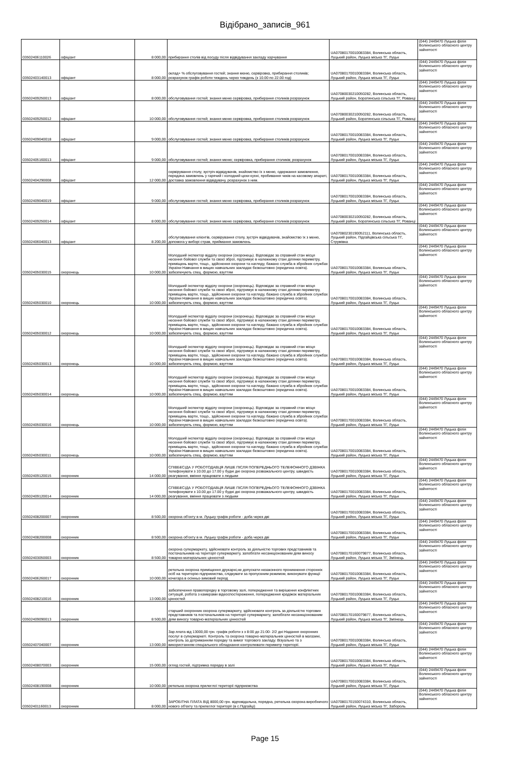Відібрано_записів_961
| 03502406110026 | офіціант | 8 000,00 | прибирання столів від посуду після відвідування закладу харчування | UA07080170010083384, Волинська область, Луцький район, Луцька міська ТГ, Луцьк | (044) 2449470 Луцька філія Волинського обласного центру зайнятості |
| 03502403140013 | офіціант | 8 000,00 | оклад+ % обслуговування гостей; знання меню, сервіровка, прибирання столиків; розрахунок графік роботи тиждень через тиждень (з 10.00 по 22.00 год) | UA07080170010083384, Волинська область, Луцький район, Луцька міська ТГ, Луцьк | (044) 2449470 Луцька філія Волинського обласного центру зайнятості |
| 03502409250013 | офіціант | 8 000,00 | обслуговування гостей; знання меню сервіровка, прибирання столиків розрахунок | UA07080030210050282, Волинська область, Луцький район, Боратинська сільська ТГ, Рованці | (044) 2449470 Луцька філія Волинського обласного центру зайнятості |
| 03502409250012 | офіціант | 10 000,00 | обслуговування гостей; знання меню сервіровка, прибирання столиків розрахунок | UA07080030210050282, Волинська область, Луцький район, Боратинська сільська ТГ, Рованці | (044) 2449470 Луцька філія Волинського обласного центру зайнятості |
| 03502409040018 | офіціант | 9 000,00 | обслуговування гостей; знання меню сервіровка, прибирання столиків розрахунок | UA07080170010083384, Волинська область, Луцький район, Луцька міська ТГ, Луцьк | (044) 2449470 Луцька філія Волинського обласного центру зайнятості |
| 03502405160013 | офіціант | 9 000,00 | обслуговування гостей; знання меню; сервіровка, прибирання столиків; розрахунок | UA07080170010083384, Волинська область, Луцький район, Луцька міська ТГ, Луцьк | (044) 2449470 Луцька філія Волинського обласного центру зайнятості |
| 03502404290008 | офіціант | 12 000,00 | сервірування столу, зустріч відвідувачів, знайомство їх з меню, одержання замовлення, передача замовлень у гарячий і холодний цехи кухні, пробивання чеків на касовому апараті, доставка замовлення відвідувачу, розрахунок з ним. | UA07080170010083384, Волинська область, Луцький район, Луцька міська ТГ, Луцьк | (044) 2449470 Луцька філія Волинського обласного центру зайнятості |
| 03502409040019 | офіціант | 9 000,00 | обслуговування гостей; знання меню сервіровка, прибирання столиків розрахунок | UA07080170010083384, Волинська область, Луцький район, Луцька міська ТГ, Луцьк | (044) 2449470 Луцька філія Волинського обласного центру зайнятості |
| 03502409250014 | офіціант | 8 000,00 | обслуговування гостей; знання меню сервіровка, прибирання столиків розрахунок | UA07080030210050282, Волинська область, Луцький район, Боратинська сільська ТГ, Рованці | (044) 2449470 Луцька філія Волинського обласного центру зайнятості |
| 03502406040013 | офіціант | 8 200,00 | обслуговування клієнтів, сервірування столу, зустріч відвідувачів, знайомство їх з меню, допомога у виборі страв, приймання замовлень | UA07080230190052111, Волинська область, Луцький район, Підгайцівська сільська ТГ, Струмівка | (044) 2449470 Луцька філія Волинського обласного центру зайнятості |
| 03502405030015 | охоронець | 10 000,00 | Молодший інспектор відділу охорони (охоронець). Відповідає за справний стан місця несення бойової служби та своєї зброї, підтримує в належному стані ділянки периметру, приміщень варти, тощо., здійснення охорони та нагляду, бажано служба в збройних службах України Навчання в вищих навчальних закладах безкоштовно (юридична освіта). забезпечують спец. формою, взуттям | UA07080170010083384, Волинська область, Луцький район, Луцька міська ТГ, Луцьк | (044) 2449470 Луцька філія Волинського обласного центру зайнятості |
| 03502405030010 | охоронець | 10 000,00 | Молодший інспектор відділу охорони (охоронець). Відповідає за справний стан місця несення бойової служби та своєї зброї, підтримує в належному стані ділянки периметру, приміщень варти, тощо., здійснення охорони та нагляду, бажано служба в збройних службах України Навчання в вищих навчальних закладах безкоштовно (юридична освіта). забезпечують спец. формою, взуттям | UA07080170010083384, Волинська область, Луцький район, Луцька міська ТГ, Луцьк | (044) 2449470 Луцька філія Волинського обласного центру зайнятості |
| 03502405030012 | охоронець | 10 000,00 | Молодший інспектор відділу охорони (охоронець). Відповідає за справний стан місця несення бойової служби та своєї зброї, підтримує в належному стані ділянки периметру, приміщень варти, тощо., здійснення охорони та нагляду, бажано служба в збройних службах України Навчання в вищих навчальних закладах безкоштовно (юридична освіта). забезпечують спец. формою, взуттям | UA07080170010083384, Волинська область, Луцький район, Луцька міська ТГ, Луцьк | (044) 2449470 Луцька філія Волинського обласного центру зайнятості |
| 03502405030013 | охоронець | 10 000,00 | Молодший інспектор відділу охорони (охоронець). Відповідає за справний стан місця несення бойової служби та своєї зброї, підтримує в належному стані ділянки периметру, приміщень варти, тощо., здійснення охорони та нагляду, бажано служба в збройних службах України Навчання в вищих навчальних закладах безкоштовно (юридична освіта). забезпечують спец. формою, взуттям | UA07080170010083384, Волинська область, Луцький район, Луцька міська ТГ, Луцьк | (044) 2449470 Луцька філія Волинського обласного центру зайнятості |
| 03502405030014 | охоронець | 10 000,00 | Молодший інспектор відділу охорони (охоронець). Відповідає за справний стан місця несення бойової служби та своєї зброї, підтримує в належному стані ділянки периметру, приміщень варти, тощо., здійснення охорони та нагляду, бажано служба в збройних службах України Навчання в вищих навчальних закладах безкоштовно (юридична освіта). забезпечують спец. формою, взуттям | UA07080170010083384, Волинська область, Луцький район, Луцька міська ТГ, Луцьк | (044) 2449470 Луцька філія Волинського обласного центру зайнятості |
| 03502405030016 | охоронець | 10 000,00 | Молодший інспектор відділу охорони (охоронець). Відповідає за справний стан місця несення бойової служби та своєї зброї, підтримує в належному стані ділянки периметру, приміщень варти, тощо., здійснення охорони та нагляду, бажано служба в збройних службах України Навчання в вищих навчальних закладах безкоштовно (юридична освіта). забезпечують спец. формою, взуттям | UA07080170010083384, Волинська область, Луцький район, Луцька міська ТГ, Луцьк | (044) 2449470 Луцька філія Волинського обласного центру зайнятості |
| 03502405030011 | охоронець | 10 000,00 | Молодший інспектор відділу охорони (охоронець). Відповідає за справний стан місця несення бойової служби та своєї зброї, підтримує в належному стані ділянки периметру, приміщень варти, тощо., здійснення охорони та нагляду, бажано служба в збройних службах України Навчання в вищих навчальних закладах безкоштовно (юридична освіта). забезпечують спец. формою, взуттям | UA07080170010083384, Волинська область, Луцький район, Луцька міська ТГ, Луцьк | (044) 2449470 Луцька філія Волинського обласного центру зайнятості |
| 03502409120015 | охоронник | 14 000,00 | СПІВБЕСІДА У РОБОТОДАВЦЯ ЛИШЕ ПІСЛЯ ПОПЕРЕДНЬОГО ТЕЛЕФОННОГО ДЗВІНКА телефонувати з 10.00 до 17.00 у будні дні охорона розважального центру, швидкість реагування, вміння працювати з людьми | UA07080170010083384, Волинська область, Луцький район, Луцька міська ТГ, Луцьк | (044) 2449470 Луцька філія Волинського обласного центру зайнятості |
| 03502409120014 | охоронник | 14 000,00 | СПІВБЕСІДА У РОБОТОДАВЦЯ ЛИШЕ ПІСЛЯ ПОПЕРЕДНЬОГО ТЕЛЕФОННОГО ДЗВІНКА телефонувати з 10.00 до 17.00 у будні дні охорона розважального центру, швидкість реагування, вміння працювати з людьми | UA07080170010083384, Волинська область, Луцький район, Луцька міська ТГ, Луцьк | (044) 2449470 Луцька філія Волинського обласного центру зайнятості |
| 03502408200007 | охоронник | 8 500,00 | охорона об'єкту в м. Луцьку графік роботи - доба через дві | UA07080170010083384, Волинська область, Луцький район, Луцька міська ТГ, Луцьк | (044) 2449470 Луцька філія Волинського обласного центру зайнятості |
| 03502408200008 | охоронник | 8 500,00 | охорона об'єкту в м. Луцьку графік роботи - доба через дві | UA07080170010083384, Волинська область, Луцький район, Луцька міська ТГ, Луцьк | (044) 2449470 Луцька філія Волинського обласного центру зайнятості |
| 03502403050003 | охоронник | 8 500,00 | охорона супермаркету, здійснювати контроль за діяльністю торгових представників та постачальників на території супермаркету, запобігати несанкціонованим діям виносу товарно-матеріальних цінностей | UA07080170160079877, Волинська область, Луцький район, Луцька міська ТГ, Змїінець | (044) 2449470 Луцька філія Волинського обласного центру зайнятості |
| 03502406260017 | охоронник | 10 000,00 | ретельна охорона приміщення друкарні,не допускати незаконного проникнення сторонніх осіб на територію підприємства, слідкувати за пропускним режимом, виконувати функції кочегара в осінньо-зимовий період | UA07080170010083384, Волинська область, Луцький район, Луцька міська ТГ, Луцьк | (044) 2449470 Луцька філія Волинського обласного центру зайнятості |
| 03502408210016 | охоронник | 13 000,00 | забезпечення правопорядку в торговому залі, попередження та вирішення конфліктних ситуацій, робота з камерами відеоспостереження, попередження крадіжок матеріальних цінностей | UA07080170010083384, Волинська область, Луцький район, Луцька міська ТГ, Луцьк | (044) 2449470 Луцька філія Волинського обласного центру зайнятості |
| 03502409090013 | охоронник | 8 500,00 | старший охоронник охорона супермаркету, здійснювати контроль за діяльністю торгових представників та постачальників на території супермаркету, запобігати несанкціонованим діям виносу товарно-матеріальних цінностей | UA07080170160079877, Волинська область, Луцький район, Луцька міська ТГ, Змїінець | (044) 2449470 Луцька філія Волинського обласного центру зайнятості |
| 03502407040007 | охоронник | 13 000,00 | Зар.плата від 13000,00 грн. графік роботи з з 8:00 до 21:00- 2/2 дні Надання охоронних послуг в супермаркеті. Контроль та охорона товарно-матеріальних цінностей в магазині, контроль за дотриманням порядку та вимог торгового закладу. Візуально та з використанням спеціального обладнання контролювати периметр території. | UA07080170010083384, Волинська область, Луцький район, Луцька міська ТГ, Луцьк | (044) 2449470 Луцька філія Волинського обласного центру зайнятості |
| 03502408070003 | охоронник | 15 000,00 | огляд гостей, підтримка порядку в залі | UA07080170010083384, Волинська область, Луцький район, Луцька міська ТГ, Луцьк | (044) 2449470 Луцька філія Волинського обласного центру зайнятості |
| 03502408190008 | охоронник | 10 000,00 | ретельна охорона прилеглої території підприємства | UA07080170010083384, Волинська область, Луцький район, Луцька міська ТГ, Луцьк | (044) 2449470 Луцька філія Волинського обласного центру зайнятості |
| 03502401160013 | охоронник | 8 000,00 | ЗАРОБІТНА ПЛАТА ВІД 8000,00 грн. відповідальна, порядна, ретельна охорона виробничого нового об'єкту та прилеглої території (в с.Підгайці) | UA07080170150074310, Волинська область, Луцький район, Луцька міська ТГ, Забороль | (044) 2449470 Луцька філія Волинського обласного центру зайнятості |
Page 15